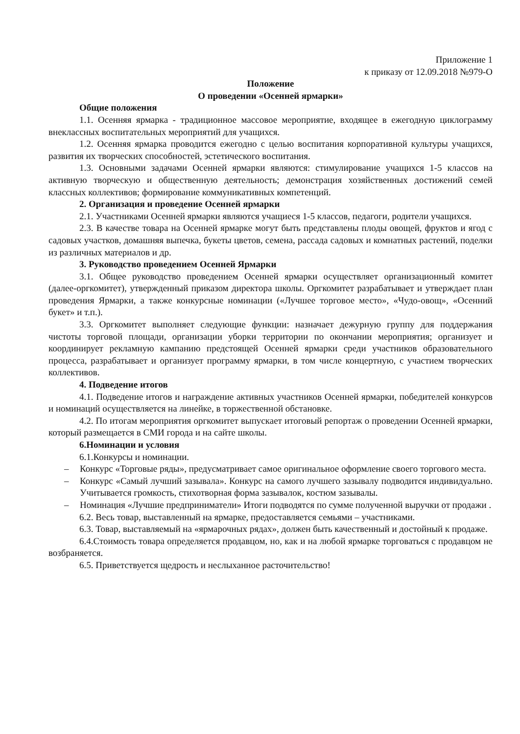Приложение 1
к приказу от 12.09.2018 №979-О
Положение
О проведении «Осенней ярмарки»
Общие положения
1.1. Осенняя ярмарка - традиционное массовое мероприятие, входящее в ежегодную циклограмму внеклассных воспитательных мероприятий для учащихся.
1.2. Осенняя ярмарка проводится ежегодно с целью воспитания корпоративной культуры учащихся, развития их творческих способностей, эстетического воспитания.
1.3. Основными задачами Осенней ярмарки являются: стимулирование учащихся 1-5 классов на активную творческую и общественную деятельность; демонстрация хозяйственных достижений семей классных коллективов; формирование коммуникативных компетенций.
2. Организация и проведение Осенней ярмарки
2.1. Участниками Осенней ярмарки являются учащиеся 1-5 классов, педагоги, родители учащихся.
2.3. В качестве товара на Осенней ярмарке могут быть представлены плоды овощей, фруктов и ягод с садовых участков, домашняя выпечка, букеты цветов, семена, рассада садовых и комнатных растений, поделки из различных материалов и др.
3. Руководство проведением Осенней Ярмарки
3.1. Общее руководство проведением Осенней ярмарки осуществляет организационный комитет (далее-оргкомитет), утвержденный приказом директора школы. Оргкомитет разрабатывает и утверждает план проведения Ярмарки, а также конкурсные номинации («Лучшее торговое место», «Чудо-овощ», «Осенний букет» и т.п.).
3.3. Оргкомитет выполняет следующие функции: назначает дежурную группу для поддержания чистоты торговой площади, организации уборки территории по окончании мероприятия; организует и координирует рекламную кампанию предстоящей Осенней ярмарки среди участников образовательного процесса, разрабатывает и организует программу ярмарки, в том числе концертную, с участием творческих коллективов.
4. Подведение итогов
4.1. Подведение итогов и награждение активных участников Осенней ярмарки, победителей конкурсов и номинаций осуществляется на линейке, в торжественной обстановке.
4.2. По итогам мероприятия оргкомитет выпускает итоговый репортаж о проведении Осенней ярмарки, который размещается в СМИ города и на сайте школы.
6.Номинации и условия
6.1.Конкурсы и номинации.
– Конкурс «Торговые ряды», предусматривает самое оригинальное оформление своего торгового места.
– Конкурс «Самый лучший зазывала». Конкурс на самого лучшего зазывалу подводится индивидуально. Учитывается громкость, стихотворная форма зазывалок, костюм зазывалы.
– Номинация «Лучшие предприниматели» Итоги подводятся по сумме полученной выручки от продажи .
6.2. Весь товар, выставленный на ярмарке, предоставляется семьями – участниками.
6.3. Товар, выставляемый на «ярмарочных рядах», должен быть качественный и достойный к продаже.
6.4.Стоимость товара определяется продавцом, но, как и на любой ярмарке торговаться с продавцом не возбраняется.
6.5. Приветствуется щедрость и неслыханное расточительство!